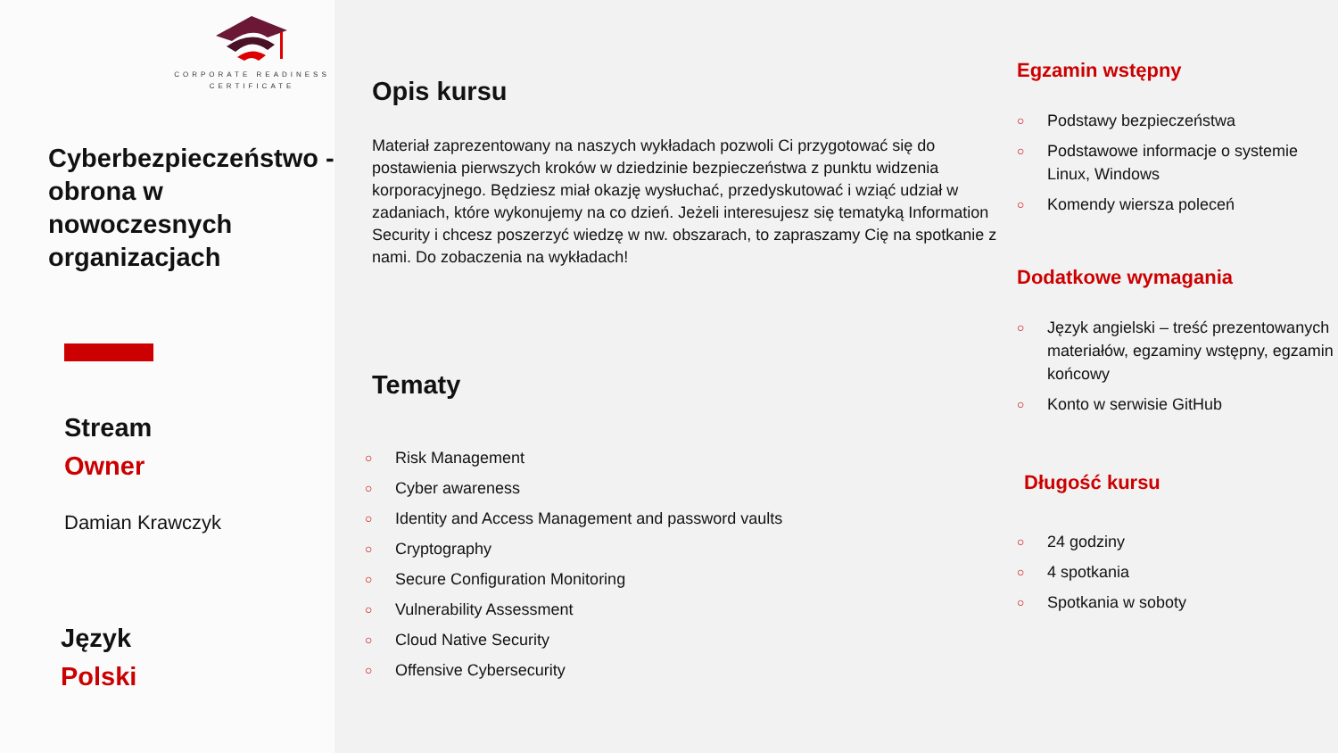CORPORATE READINESS
CERTIFICATE
Cyberbezpieczeństwo - obrona w nowoczesnych organizacjach
Stream
Owner
Damian Krawczyk
Język
Polski
Opis kursu
Materiał zaprezentowany na naszych wykładach pozwoli Ci przygotować się do postawienia pierwszych kroków w dziedzinie bezpieczeństwa z punktu widzenia korporacyjnego. Będziesz miał okazję wysłuchać, przedyskutować i wziąć udział w zadaniach, które wykonujemy na co dzień. Jeżeli interesujesz się tematyką Information Security i chcesz poszerzyć wiedzę w nw. obszarach, to zapraszamy Cię na spotkanie z nami. Do zobaczenia na wykładach!
Tematy
○ Risk Management
○ Cyber awareness
○ Identity and Access Management and password vaults
○ Cryptography
○ Secure Configuration Monitoring
○ Vulnerability Assessment
○ Cloud Native Security
○ Offensive Cybersecurity
Egzamin wstępny
○ Podstawy bezpieczeństwa
○ Podstawowe informacje o systemie Linux, Windows
○ Komendy wiersza poleceń
Dodatkowe wymagania
○ Język angielski – treść prezentowanych materiałów, egzaminy wstępny, egzamin końcowy
○ Konto w serwisie GitHub
Długość kursu
○ 24 godziny
○ 4 spotkania
○ Spotkania w soboty